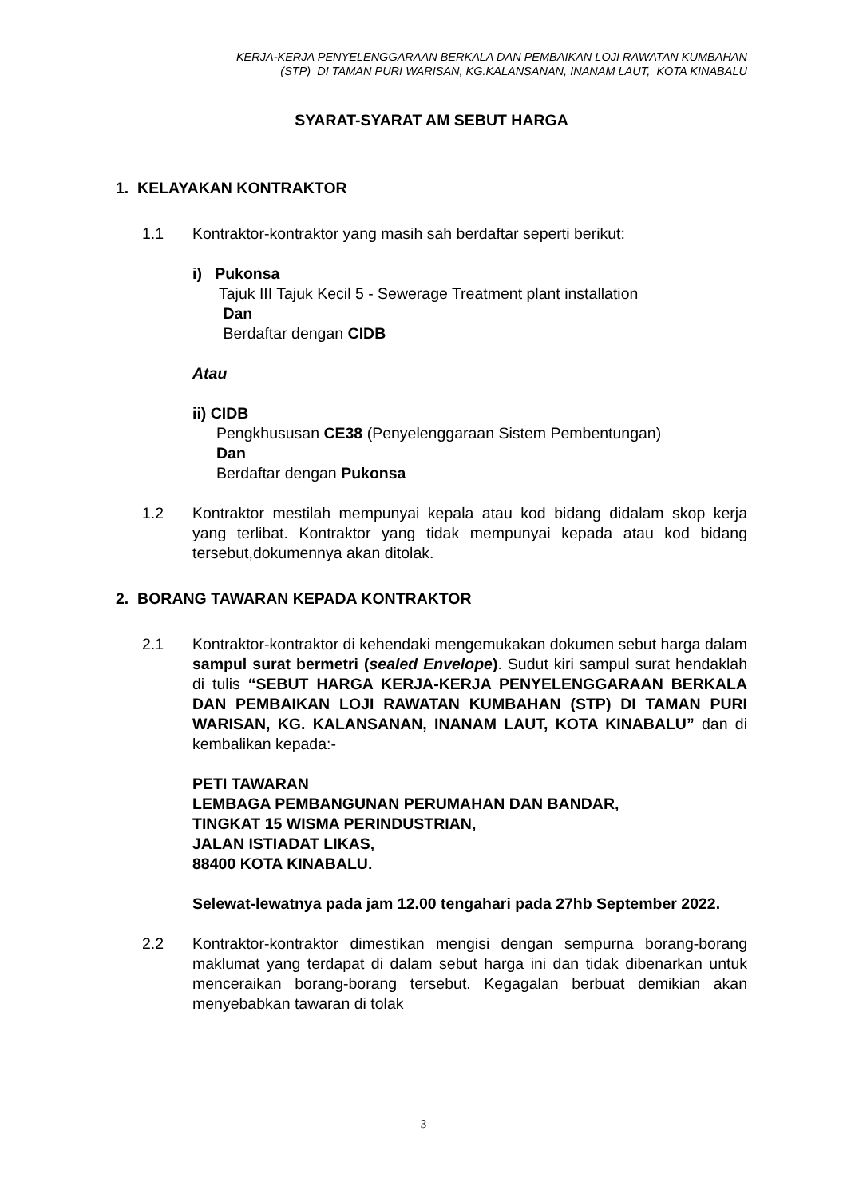KERJA-KERJA PENYELENGGARAAN BERKALA DAN PEMBAIKAN LOJI RAWATAN KUMBAHAN
(STP) DI TAMAN PURI WARISAN, KG.KALANSANAN, INANAM LAUT, KOTA KINABALU
SYARAT-SYARAT AM SEBUT HARGA
1. KELAYAKAN KONTRAKTOR
1.1 Kontraktor-kontraktor yang masih sah berdaftar seperti berikut:
i) Pukonsa
Tajuk III Tajuk Kecil 5 - Sewerage Treatment plant installation
Dan
Berdaftar dengan CIDB
Atau
ii) CIDB
Pengkhususan CE38 (Penyelenggaraan Sistem Pembentungan)
Dan
Berdaftar dengan Pukonsa
1.2 Kontraktor mestilah mempunyai kepala atau kod bidang didalam skop kerja yang terlibat. Kontraktor yang tidak mempunyai kepada atau kod bidang tersebut,dokumennya akan ditolak.
2. BORANG TAWARAN KEPADA KONTRAKTOR
2.1 Kontraktor-kontraktor di kehendaki mengemukakan dokumen sebut harga dalam sampul surat bermetri (sealed Envelope). Sudut kiri sampul surat hendaklah di tulis “SEBUT HARGA KERJA-KERJA PENYELENGGARAAN BERKALA DAN PEMBAIKAN LOJI RAWATAN KUMBAHAN (STP) DI TAMAN PURI WARISAN, KG. KALANSANAN, INANAM LAUT, KOTA KINABALU” dan di kembalikan kepada:-
PETI TAWARAN
LEMBAGA PEMBANGUNAN PERUMAHAN DAN BANDAR,
TINGKAT 15 WISMA PERINDUSTRIAN,
JALAN ISTIADAT LIKAS,
88400 KOTA KINABALU.
Selewat-lewatnya pada jam 12.00 tengahari pada 27hb September 2022.
2.2 Kontraktor-kontraktor dimestikan mengisi dengan sempurna borang-borang maklumat yang terdapat di dalam sebut harga ini dan tidak dibenarkan untuk menceraikan borang-borang tersebut. Kegagalan berbuat demikian akan menyebabkan tawaran di tolak
3